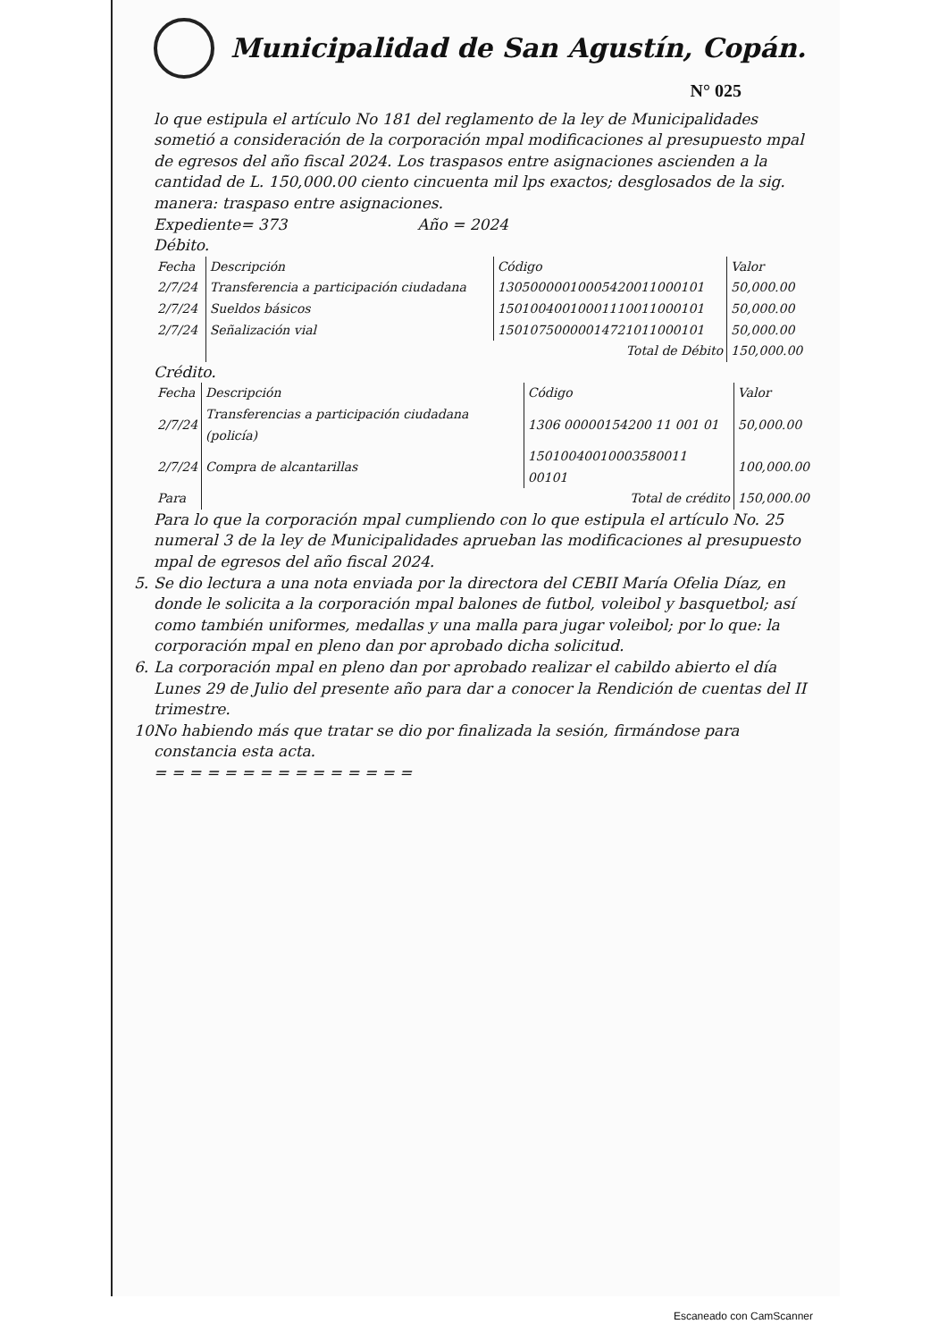Municipalidad de San Agustín, Copán.
N° 025
lo que estipula el artículo No 181 del reglamento de la ley de Municipalidades sometió a consideración de la corporación mpal modificaciones al presupuesto mpal de egresos del año fiscal 2024. Los traspasos entre asignaciones ascienden a la cantidad de L. 150,000.00 ciento cincuenta mil lps exactos; desglosados de la sig. manera: traspaso entre asignaciones.
Expediente= 373 Año = 2024
Débito.
| Fecha | Descripción | Código | Valor |
| --- | --- | --- | --- |
| 2/7/24 | Transferencia a participación ciudadana | 13050000010005420011000101 | 50,000.00 |
| 2/7/24 | Sueldos básicos | 15010040010001110011000101 | 50,000.00 |
| 2/7/24 | Señalización vial | 15010750000014721011000101 | 50,000.00 |
| | Total de Débito | | 150,000.00 |
Crédito.
| Fecha | Descripción | Código | Valor |
| --- | --- | --- | --- |
| 2/7/24 | Transferencias a participación ciudadana (policía) | 1306 00000154200 11 001 01 | 50,000.00 |
| 2/7/24 | Compra de alcantarillas | 15010040010003580011 00101 | 100,000.00 |
| Para | Total de crédito | | 150,000.00 |
Para lo que la corporación mpal cumpliendo con lo que estipula el artículo No. 25 numeral 3 de la ley de Municipalidades aprueban las modificaciones al presupuesto mpal de egresos del año fiscal 2024.
5. Se dio lectura a una nota enviada por la directora del CEBII María Ofelia Díaz, en donde le solicita a la corporación mpal balones de futbol, voleibol y basquetbol; así como también uniformes, medallas y una malla para jugar voleibol; por lo que: la corporación mpal en pleno dan por aprobado dicha solicitud.
6. La corporación mpal en pleno dan por aprobado realizar el cabildo abierto el día Lunes 29 de Julio del presente año para dar a conocer la Rendición de cuentas del II trimestre.
10. No habiendo más que tratar se dio por finalizada la sesión, firmándose para constancia esta acta.
= = = = = = = = = = = = = = =
Escaneado con CamScanner